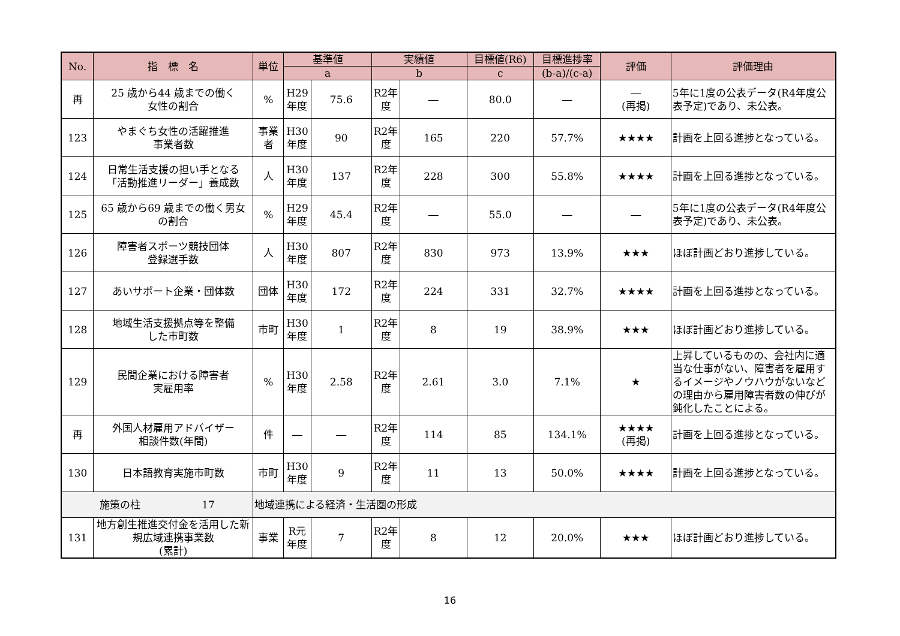| No. | 指 標 名 | 単位 | 基準値 | | 実績値 | | 目標値(R6) | 目標進捗率 | 評価 | 評価理由 |
| --- | --- | --- | --- | --- | --- | --- | --- | --- | --- | --- |
| | | | a | | b | | c | (b-a)/(c-a) | | |
| 再 | 25 歳から44 歳までの働く 女性の割合 | % | H29 年度 | 75.6 | R2年 度 | ― | 80.0 | ― | ― (再掲) | 5年に1度の公表データ(R4年度公表予定)であり、未公表。 |
| 123 | やまぐち女性の活躍推進 事業者数 | 事業者 | H30 年度 | 90 | R2年 度 | 165 | 220 | 57.7% | ★★★★ | 計画を上回る進捗となっている。 |
| 124 | 日常生活支援の担い手となる 「活動推進リーダー」養成数 | 人 | H30 年度 | 137 | R2年 度 | 228 | 300 | 55.8% | ★★★★ | 計画を上回る進捗となっている。 |
| 125 | 65 歳から69 歳までの働く男女 の割合 | % | H29 年度 | 45.4 | R2年 度 | ― | 55.0 | ― | ― | 5年に1度の公表データ(R4年度公表予定)であり、未公表。 |
| 126 | 障害者スポーツ競技団体 登録選手数 | 人 | H30 年度 | 807 | R2年 度 | 830 | 973 | 13.9% | ★★★ | ほぼ計画どおり進捗している。 |
| 127 | あいサポート企業・団体数 | 団体 | H30 年度 | 172 | R2年 度 | 224 | 331 | 32.7% | ★★★★ | 計画を上回る進捗となっている。 |
| 128 | 地域生活支援拠点等を整備 した市町数 | 市町 | H30 年度 | 1 | R2年 度 | 8 | 19 | 38.9% | ★★★ | ほぼ計画どおり進捗している。 |
| 129 | 民間企業における障害者 実雇用率 | % | H30 年度 | 2.58 | R2年 度 | 2.61 | 3.0 | 7.1% | ★ | 上昇しているものの、会社内に適当な仕事がない、障害者を雇用するイメージやノウハウがないなどの理由から雇用障害者数の伸びが鈍化したことによる。 |
| 再 | 外国人材雇用アドバイザー 相談件数(年間) | 件 | ― | ― | R2年 度 | 114 | 85 | 134.1% | ★★★★ (再掲) | 計画を上回る進捗となっている。 |
| 130 | 日本語教育実施市町数 | 市町 | H30 年度 | 9 | R2年 度 | 11 | 13 | 50.0% | ★★★★ | 計画を上回る進捗となっている。 |
| 施策の柱 17 | | 地域連携による経済・生活圏の形成 | | | | | | | | |
| 131 | 地方創生推進交付金を活用した新規広域連携事業数 (累計) | 事業 | R元 年度 | 7 | R2年 度 | 8 | 12 | 20.0% | ★★★ | ほぼ計画どおり進捗している。 |
16